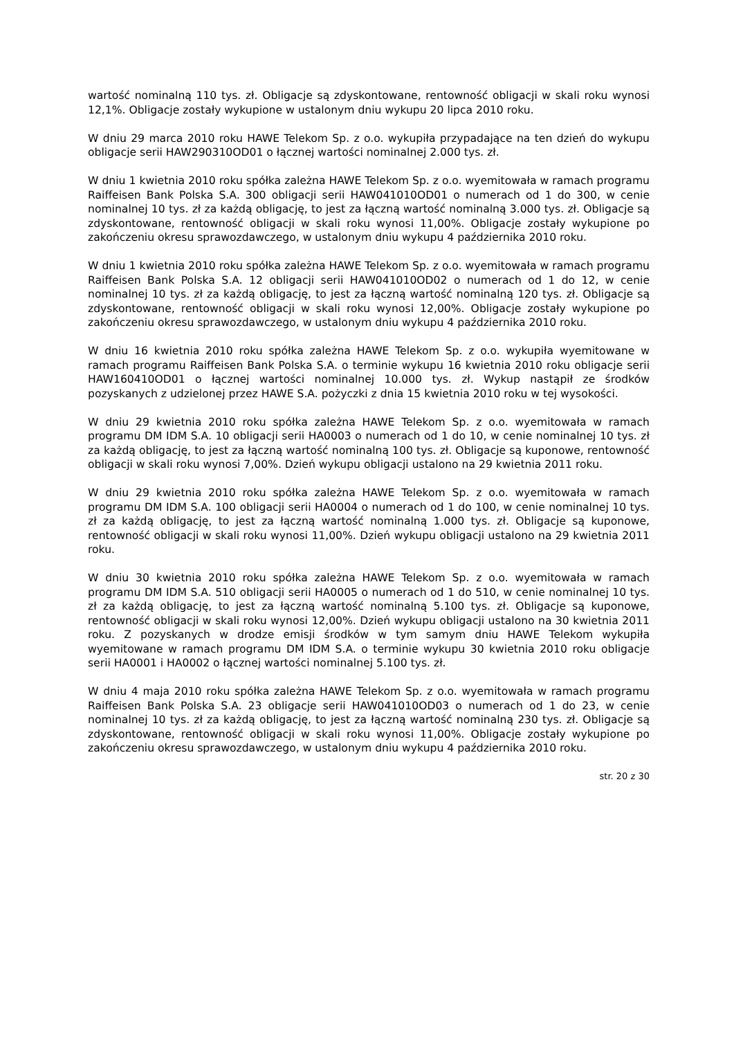wartość nominalną 110 tys. zł. Obligacje są zdyskontowane, rentowność obligacji w skali roku wynosi 12,1%. Obligacje zostały wykupione w ustalonym dniu wykupu 20 lipca 2010 roku.
W dniu 29 marca 2010 roku HAWE Telekom Sp. z o.o. wykupiła przypadające na ten dzień do wykupu obligacje serii HAW290310OD01 o łącznej wartości nominalnej 2.000 tys. zł.
W dniu 1 kwietnia 2010 roku spółka zależna HAWE Telekom Sp. z o.o. wyemitowała w ramach programu Raiffeisen Bank Polska S.A. 300 obligacji serii HAW041010OD01 o numerach od 1 do 300, w cenie nominalnej 10 tys. zł za każdą obligację, to jest za łączną wartość nominalną 3.000 tys. zł. Obligacje są zdyskontowane, rentowność obligacji w skali roku wynosi 11,00%. Obligacje zostały wykupione po zakończeniu okresu sprawozdawczego, w ustalonym dniu wykupu 4 października 2010 roku.
W dniu 1 kwietnia 2010 roku spółka zależna HAWE Telekom Sp. z o.o. wyemitowała w ramach programu Raiffeisen Bank Polska S.A. 12 obligacji serii HAW041010OD02 o numerach od 1 do 12, w cenie nominalnej 10 tys. zł za każdą obligację, to jest za łączną wartość nominalną 120 tys. zł. Obligacje są zdyskontowane, rentowność obligacji w skali roku wynosi 12,00%. Obligacje zostały wykupione po zakończeniu okresu sprawozdawczego, w ustalonym dniu wykupu 4 października 2010 roku.
W dniu 16 kwietnia 2010 roku spółka zależna HAWE Telekom Sp. z o.o. wykupiła wyemitowane w ramach programu Raiffeisen Bank Polska S.A. o terminie wykupu 16 kwietnia 2010 roku obligacje serii HAW160410OD01 o łącznej wartości nominalnej 10.000 tys. zł. Wykup nastąpił ze środków pozyskanych z udzielonej przez HAWE S.A. pożyczki z dnia 15 kwietnia 2010 roku w tej wysokości.
W dniu 29 kwietnia 2010 roku spółka zależna HAWE Telekom Sp. z o.o. wyemitowała w ramach programu DM IDM S.A. 10 obligacji serii HA0003 o numerach od 1 do 10, w cenie nominalnej 10 tys. zł za każdą obligację, to jest za łączną wartość nominalną 100 tys. zł. Obligacje są kuponowe, rentowność obligacji w skali roku wynosi 7,00%. Dzień wykupu obligacji ustalono na 29 kwietnia 2011 roku.
W dniu 29 kwietnia 2010 roku spółka zależna HAWE Telekom Sp. z o.o. wyemitowała w ramach programu DM IDM S.A. 100 obligacji serii HA0004 o numerach od 1 do 100, w cenie nominalnej 10 tys. zł za każdą obligację, to jest za łączną wartość nominalną 1.000 tys. zł. Obligacje są kuponowe, rentowność obligacji w skali roku wynosi 11,00%. Dzień wykupu obligacji ustalono na 29 kwietnia 2011 roku.
W dniu 30 kwietnia 2010 roku spółka zależna HAWE Telekom Sp. z o.o. wyemitowała w ramach programu DM IDM S.A. 510 obligacji serii HA0005 o numerach od 1 do 510, w cenie nominalnej 10 tys. zł za każdą obligację, to jest za łączną wartość nominalną 5.100 tys. zł. Obligacje są kuponowe, rentowność obligacji w skali roku wynosi 12,00%. Dzień wykupu obligacji ustalono na 30 kwietnia 2011 roku. Z pozyskanych w drodze emisji środków w tym samym dniu HAWE Telekom wykupiła wyemitowane w ramach programu DM IDM S.A. o terminie wykupu 30 kwietnia 2010 roku obligacje serii HA0001 i HA0002 o łącznej wartości nominalnej 5.100 tys. zł.
W dniu 4 maja 2010 roku spółka zależna HAWE Telekom Sp. z o.o. wyemitowała w ramach programu Raiffeisen Bank Polska S.A. 23 obligacje serii HAW041010OD03 o numerach od 1 do 23, w cenie nominalnej 10 tys. zł za każdą obligację, to jest za łączną wartość nominalną 230 tys. zł. Obligacje są zdyskontowane, rentowność obligacji w skali roku wynosi 11,00%. Obligacje zostały wykupione po zakończeniu okresu sprawozdawczego, w ustalonym dniu wykupu 4 października 2010 roku.
str. 20 z 30